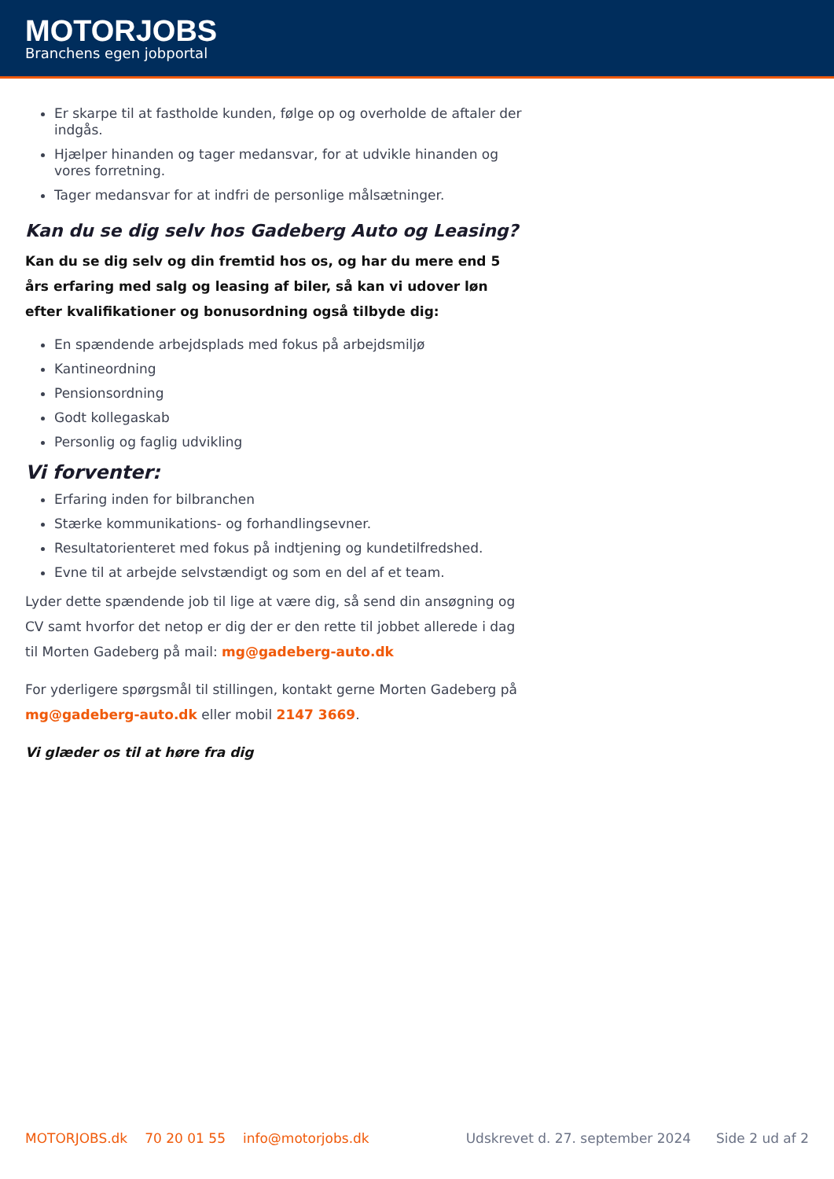MOTORJOBS
Branchens egen jobportal
Er skarpe til at fastholde kunden, følge op og overholde de aftaler der indgås.
Hjælper hinanden og tager medansvar, for at udvikle hinanden og vores forretning.
Tager medansvar for at indfri de personlige målsætninger.
Kan du se dig selv hos Gadeberg Auto og Leasing?
Kan du se dig selv og din fremtid hos os, og har du mere end 5 års erfaring med salg og leasing af biler, så kan vi udover løn efter kvalifikationer og bonusordning også tilbyde dig:
En spændende arbejdsplads med fokus på arbejdsmiljø
Kantineordning
Pensionsordning
Godt kollegaskab
Personlig og faglig udvikling
Vi forventer:
Erfaring inden for bilbranchen
Stærke kommunikations- og forhandlingsevner.
Resultatorienteret med fokus på indtjening og kundetilfredshed.
Evne til at arbejde selvstændigt og som en del af et team.
Lyder dette spændende job til lige at være dig, så send din ansøgning og CV samt hvorfor det netop er dig der er den rette til jobbet allerede i dag til Morten Gadeberg på mail: mg@gadeberg-auto.dk
For yderligere spørgsmål til stillingen, kontakt gerne Morten Gadeberg på mg@gadeberg-auto.dk eller mobil 2147 3669.
Vi glæder os til at høre fra dig
MOTORJOBS.dk 70 20 01 55 info@motorjobs.dk Udskrevet d. 27. september 2024 Side 2 ud af 2